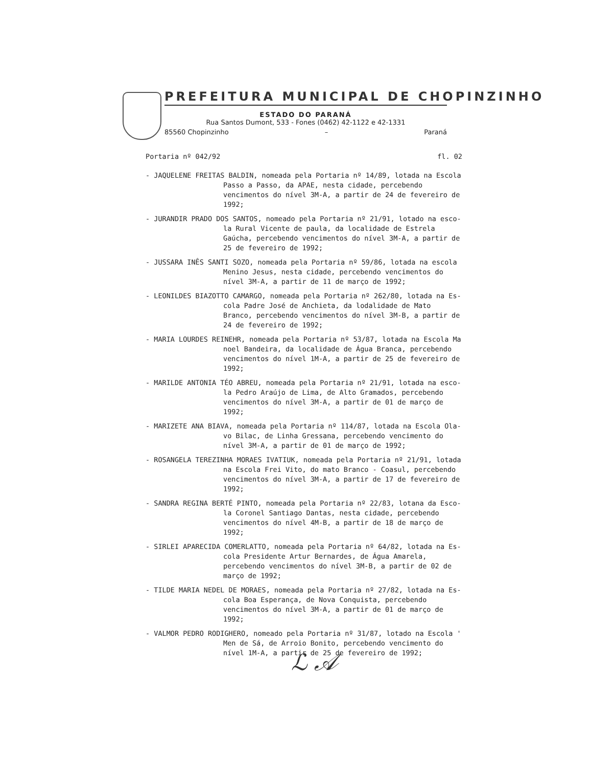PREFEITURA MUNICIPAL DE CHOPINZINHO
ESTADO DO PARANÁ
Rua Santos Dumont, 533 - Fones (0462) 42-1122 e 42-1331
85560 Chopinzinho – Paraná
Portaria nº 042/92 fl. 02
- JAQUELENE FREITAS BALDIN, nomeada pela Portaria nº 14/89, lotada na Escola
Passo a Passo, da APAE, nesta cidade, percebendo vencimentos do nível 3M-A, a partir de 24 de fevereiro de 1992;
- JURANDIR PRADO DOS SANTOS, nomeado pela Portaria nº 21/91, lotado na esco-
la Rural Vicente de paula, da localidade de Estrela Gaúcha, percebendo vencimentos do nível 3M-A, a partir de 25 de fevereiro de 1992;
- JUSSARA INÊS SANTI SOZO, nomeada pela Portaria nº 59/86, lotada na escola
Menino Jesus, nesta cidade, percebendo vencimentos do nível 3M-A, a partir de 11 de março de 1992;
- LEONILDES BIAZOTTO CAMARGO, nomeada pela Portaria nº 262/80, lotada na Es-
cola Padre José de Anchieta, da lodalidade de Mato Branco, percebendo vencimentos do nível 3M-B, a partir de 24 de fevereiro de 1992;
- MARIA LOURDES REINEHR, nomeada pela Portaria nº 53/87, lotada na Escola Ma
noel Bandeira, da localidade de Água Branca, percebendo vencimentos do nível 1M-A, a partir de 25 de fevereiro de 1992;
- MARILDE ANTONIA TÉO ABREU, nomeada pela Portaria nº 21/91, lotada na esco-
la Pedro Araújo de Lima, de Alto Gramados, percebendo vencimentos do nível 3M-A, a partir de 01 de março de 1992;
- MARIZETE ANA BIAVA, nomeada pela Portaria nº 114/87, lotada na Escola Ola-
vo Bilac, de Linha Gressana, percebendo vencimento do nível 3M-A, a partir de 01 de março de 1992;
- ROSANGELA TEREZINHA MORAES IVATIUK, nomeada pela Portaria nº 21/91, lotada
na Escola Frei Vito, do mato Branco - Coasul, percebendo vencimentos do nível 3M-A, a partir de 17 de fevereiro de 1992;
- SANDRA REGINA BERTÉ PINTO, nomeada pela Portaria nº 22/83, lotana da Esco-
la Coronel Santiago Dantas, nesta cidade, percebendo vencimentos do nível 4M-B, a partir de 18 de março de 1992;
- SIRLEI APARECIDA COMERLATTO, nomeada pela Portaria nº 64/82, lotada na Es-
cola Presidente Artur Bernardes, de Água Amarela, percebendo vencimentos do nível 3M-B, a partir de 02 de março de 1992;
- TILDE MARIA NEDEL DE MORAES, nomeada pela Portaria nº 27/82, lotada na Es-
cola Boa Esperança, de Nova Conquista, percebendo vencimentos do nível 3M-A, a partir de 01 de março de 1992;
- VALMOR PEDRO RODIGHERO, nomeado pela Portaria nº 31/87, lotado na Escola '
Men de Sá, de Arroio Bonito, percebendo vencimento do nível 1M-A, a partir de 25 de fevereiro de 1992;
ℒ 𝒜